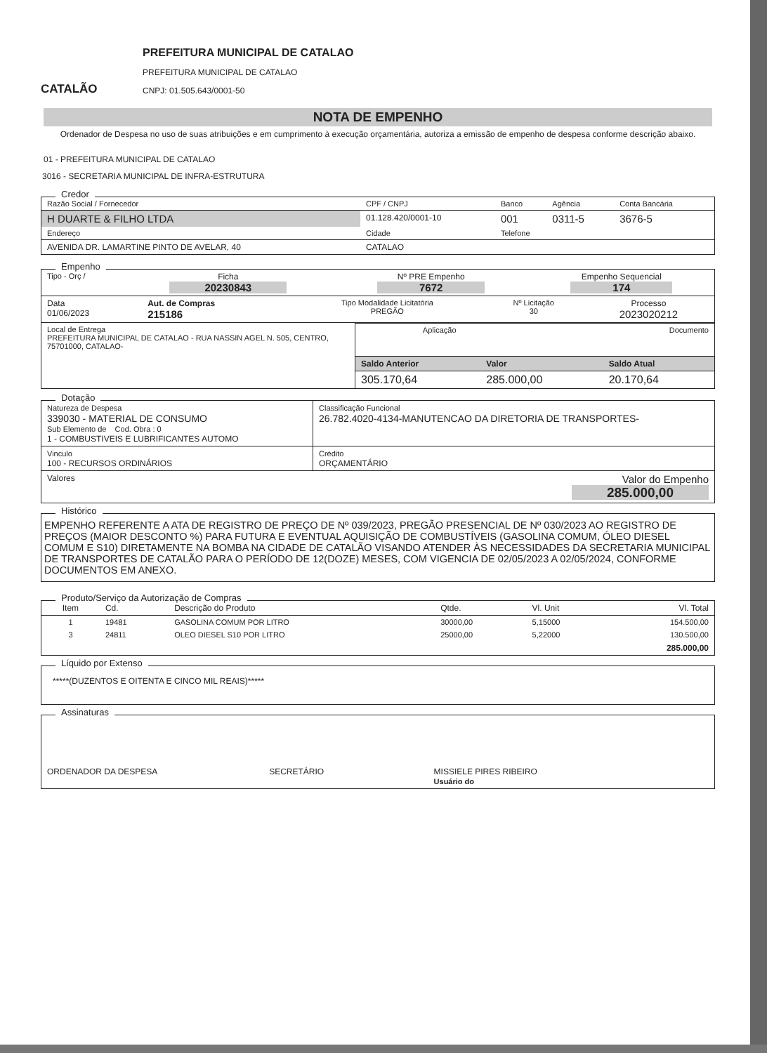CATALÃO
PREFEITURA MUNICIPAL DE CATALAO
PREFEITURA MUNICIPAL DE CATALAO
CNPJ: 01.505.643/0001-50
NOTA DE EMPENHO
Ordenador de Despesa no uso de suas atribuições e em cumprimento à execução orçamentária, autoriza a emissão de empenho de despesa conforme descrição abaixo.
01 - PREFEITURA MUNICIPAL DE CATALAO
3016 - SECRETARIA MUNICIPAL DE INFRA-ESTRUTURA
Credor
| Razão Social / Fornecedor | CPF / CNPJ | Banco | Agência | Conta Bancária |
| H DUARTE & FILHO LTDA | 01.128.420/0001-10 | 001 | 0311-5 | 3676-5 |
| Endereço | Cidade | Telefone | | |
| AVENIDA DR. LAMARTINE PINTO DE AVELAR, 40 | CATALAO | | | |
Empenho
| Tipo - Orç / | Ficha 20230843 | Nº PRE Empenho 7672 | Empenho Sequencial 174 |
| Data 01/06/2023 | Aut. de Compras 215186 | Tipo Modalidade Licitatória PREGÃO | Nº Licitação 30 | Processo 2023020212 |
| Local de Entrega PREFEITURA MUNICIPAL DE CATALAO - RUA NASSIN AGEL N. 505, CENTRO, 75701000, CATALAO- | / Aplicação / Documento / / Saldo Anterior / Valor / Saldo Atual / / 305.170,64 / 285.000,00 / 20.170,64 / |
Dotação
| Natureza de Despesa 339030 - MATERIAL DE CONSUMO Sub Elemento de Cod. Obra : 0 1 - COMBUSTIVEIS E LUBRIFICANTES AUTOMO | Classificação Funcional 26.782.4020-4134-MANUTENCAO DA DIRETORIA DE TRANSPORTES- |
| Vinculo 100 - RECURSOS ORDINÁRIOS | Crédito ORÇAMENTÁRIO |
| Valores | Valor do Empenho 285.000,00 |
Histórico
EMPENHO REFERENTE A ATA DE REGISTRO DE PREÇO DE Nº 039/2023, PREGÃO PRESENCIAL DE Nº 030/2023 AO REGISTRO DE PREÇOS (MAIOR DESCONTO %) PARA FUTURA E EVENTUAL AQUISIÇÃO DE COMBUSTÍVEIS (GASOLINA COMUM, ÓLEO DIESEL COMUM E S10) DIRETAMENTE NA BOMBA NA CIDADE DE CATALÃO VISANDO ATENDER ÀS NECESSIDADES DA SECRETARIA MUNICIPAL DE TRANSPORTES DE CATALÃO PARA O PERÍODO DE 12(DOZE) MESES, COM VIGENCIA DE 02/05/2023 A 02/05/2024, CONFORME DOCUMENTOS EM ANEXO.
Produto/Serviço da Autorização de Compras
| Item | Cd. | Descrição do Produto | Qtde. | Vl. Unit | Vl. Total |
| --- | --- | --- | --- | --- | --- |
| 1 | 19481 | GASOLINA COMUM POR LITRO | 30000,00 | 5,15000 | 154.500,00 |
| 3 | 24811 | OLEO DIESEL S10 POR LITRO | 25000,00 | 5,22000 | 130.500,00 |
| 285.000,00 | | | | | |
Líquido por Extenso
*****(DUZENTOS E OITENTA E CINCO MIL REAIS)*****
Assinaturas
| ORDENADOR DA DESPESA | SECRETÁRIO | MISSIELE PIRES RIBEIRO Usuário do |